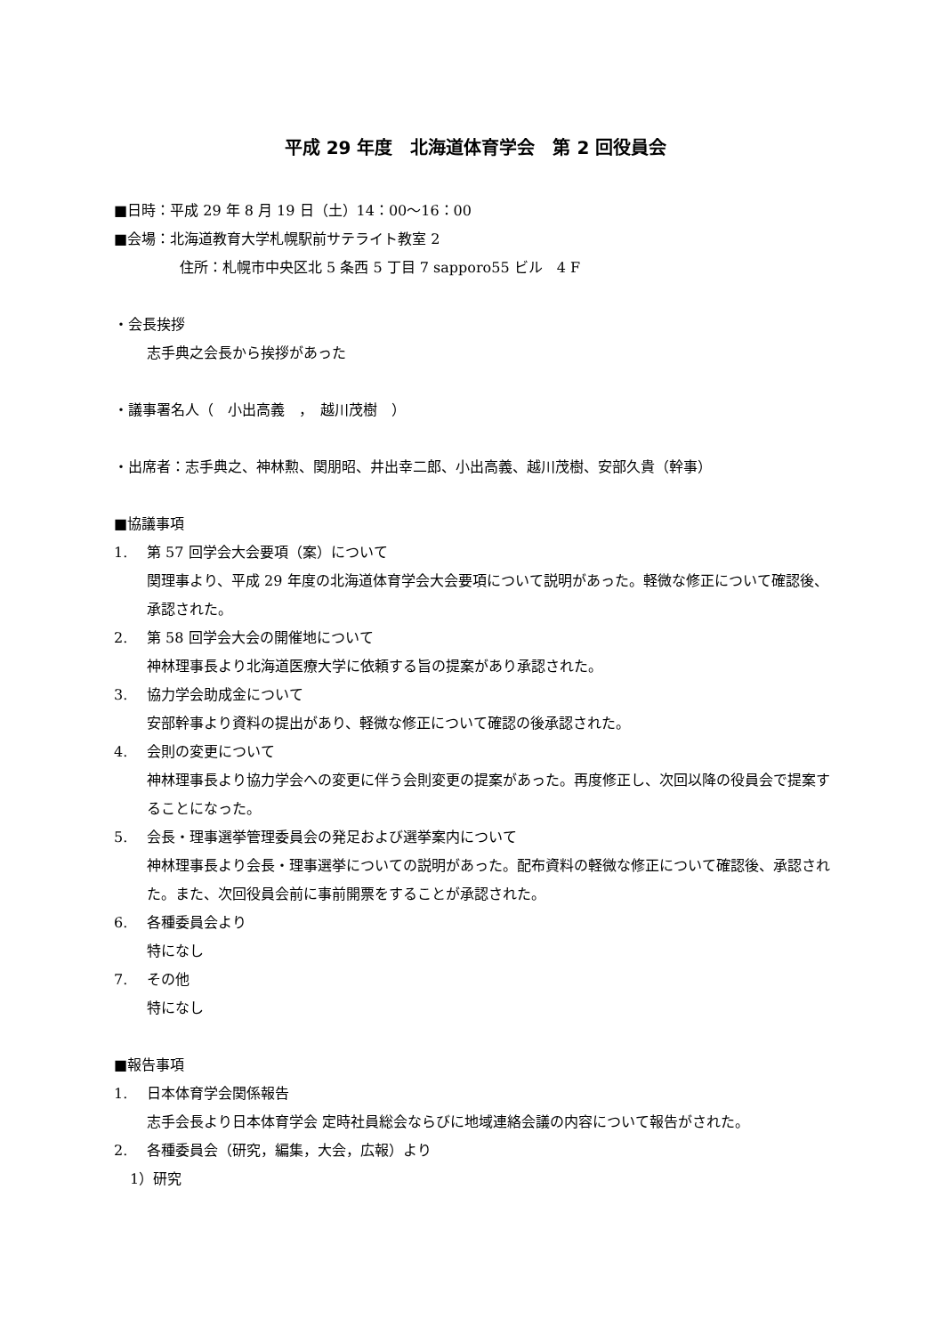平成 29 年度　北海道体育学会　第 2 回役員会
■日時：平成 29 年 8 月 19 日（土）14：00～16：00
■会場：北海道教育大学札幌駅前サテライト教室 2
住所：札幌市中央区北 5 条西 5 丁目 7 sapporo55 ビル　4 F
・会長挨拶
志手典之会長から挨拶があった
・議事署名人（　小出高義　，　越川茂樹　）
・出席者：志手典之、神林勲、関朋昭、井出幸二郎、小出高義、越川茂樹、安部久貴（幹事）
■協議事項
1. 第 57 回学会大会要項（案）について
関理事より、平成 29 年度の北海道体育学会大会要項について説明があった。軽微な修正について確認後、承認された。
2. 第 58 回学会大会の開催地について
神林理事長より北海道医療大学に依頼する旨の提案があり承認された。
3. 協力学会助成金について
安部幹事より資料の提出があり、軽微な修正について確認の後承認された。
4. 会則の変更について
神林理事長より協力学会への変更に伴う会則変更の提案があった。再度修正し、次回以降の役員会で提案することになった。
5. 会長・理事選挙管理委員会の発足および選挙案内について
神林理事長より会長・理事選挙についての説明があった。配布資料の軽微な修正について確認後、承認された。また、次回役員会前に事前開票をすることが承認された。
6. 各種委員会より
特になし
7. その他
特になし
■報告事項
1. 日本体育学会関係報告
志手会長より日本体育学会 定時社員総会ならびに地域連絡会議の内容について報告がされた。
2. 各種委員会（研究，編集，大会，広報）より
1）研究